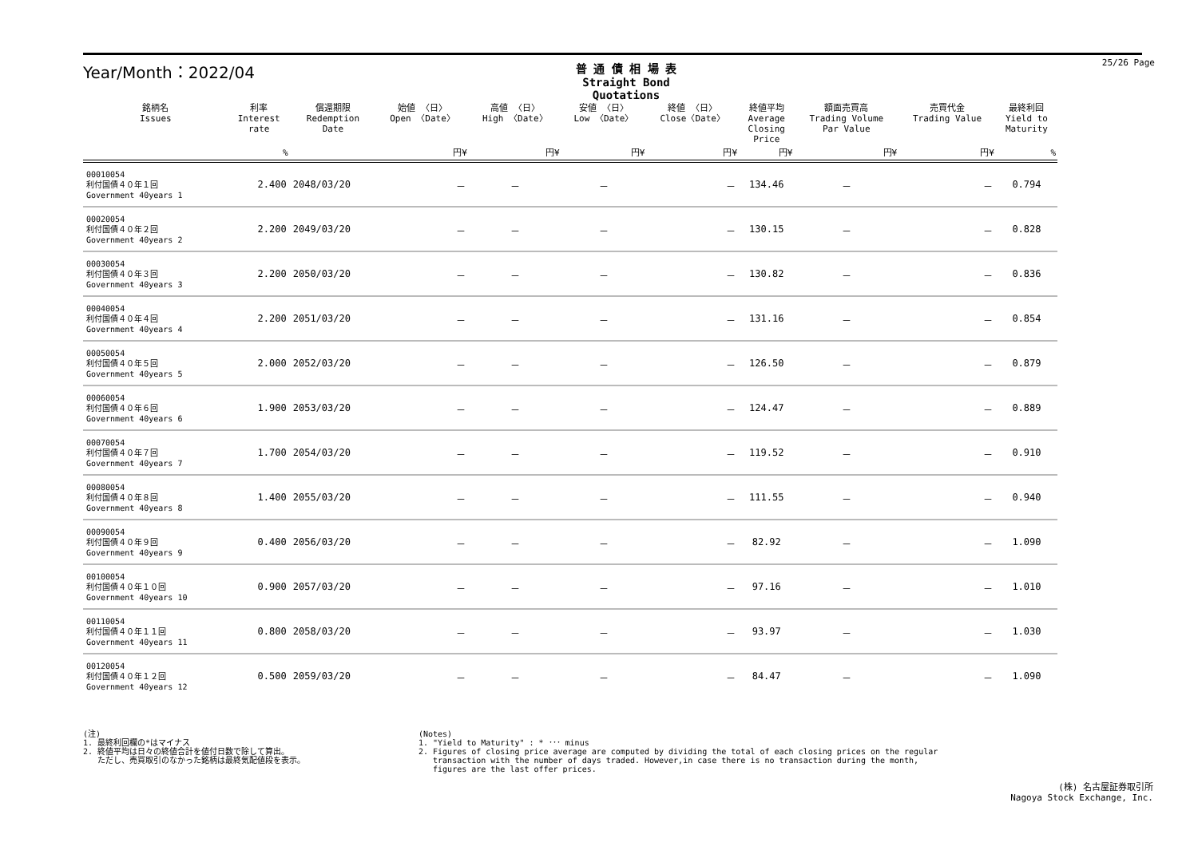25/26 Page
Year/Month：2022/04
普 通 債 相 場 表
Straight Bond Quotations
| 銘柄名 Issues | 利率 Interest rate | 償還期限 Redemption Date | 始値 〈日〉 Open 〈Date〉 | 高値 〈日〉 High 〈Date〉 | 安値 〈日〉 Low 〈Date〉 | 終値 〈日〉 Close〈Date〉 | 終値平均 Average Closing Price | 額面売買高 Trading Volume Par Value | 売買代金 Trading Value | 最終利回 Yield to Maturity |
| --- | --- | --- | --- | --- | --- | --- | --- | --- | --- | --- |
| | % | | 円¥ | 円¥ | 円¥ | 円¥ | 円¥ | 円¥ | 円¥ | % |
| 00010054 利付国債４０年１回 Government 40years 1 | 2.400 | 2048/03/20 | － | － | － | － | 134.46 | － | － | 0.794 |
| 00020054 利付国債４０年２回 Government 40years 2 | 2.200 | 2049/03/20 | － | － | － | － | 130.15 | － | － | 0.828 |
| 00030054 利付国債４０年３回 Government 40years 3 | 2.200 | 2050/03/20 | － | － | － | － | 130.82 | － | － | 0.836 |
| 00040054 利付国債４０年４回 Government 40years 4 | 2.200 | 2051/03/20 | － | － | － | － | 131.16 | － | － | 0.854 |
| 00050054 利付国債４０年５回 Government 40years 5 | 2.000 | 2052/03/20 | － | － | － | － | 126.50 | － | － | 0.879 |
| 00060054 利付国債４０年６回 Government 40years 6 | 1.900 | 2053/03/20 | － | － | － | － | 124.47 | － | － | 0.889 |
| 00070054 利付国債４０年７回 Government 40years 7 | 1.700 | 2054/03/20 | － | － | － | － | 119.52 | － | － | 0.910 |
| 00080054 利付国債４０年８回 Government 40years 8 | 1.400 | 2055/03/20 | － | － | － | － | 111.55 | － | － | 0.940 |
| 00090054 利付国債４０年９回 Government 40years 9 | 0.400 | 2056/03/20 | － | － | － | － | 82.92 | － | － | 1.090 |
| 00100054 利付国債４０年１０回 Government 40years 10 | 0.900 | 2057/03/20 | － | － | － | － | 97.16 | － | － | 1.010 |
| 00110054 利付国債４０年１１回 Government 40years 11 | 0.800 | 2058/03/20 | － | － | － | － | 93.97 | － | － | 1.030 |
| 00120054 利付国債４０年１２回 Government 40years 12 | 0.500 | 2059/03/20 | － | － | － | － | 84.47 | － | － | 1.090 |
(注)
1. 最終利回欄の*はマイナス
2. 終値平均は日々の終値合計を値付日数で除して算出。
ただし、売買取引のなかった銘柄は最終気配値段を表示。
(Notes)
1. "Yield to Maturity" : * ･･･ minus
2. Figures of closing price average are computed by dividing the total of each closing prices on the regular
transaction with the number of days traded. However,in case there is no transaction during the month,
figures are the last offer prices.
(株) 名古屋証券取引所
Nagoya Stock Exchange, Inc.